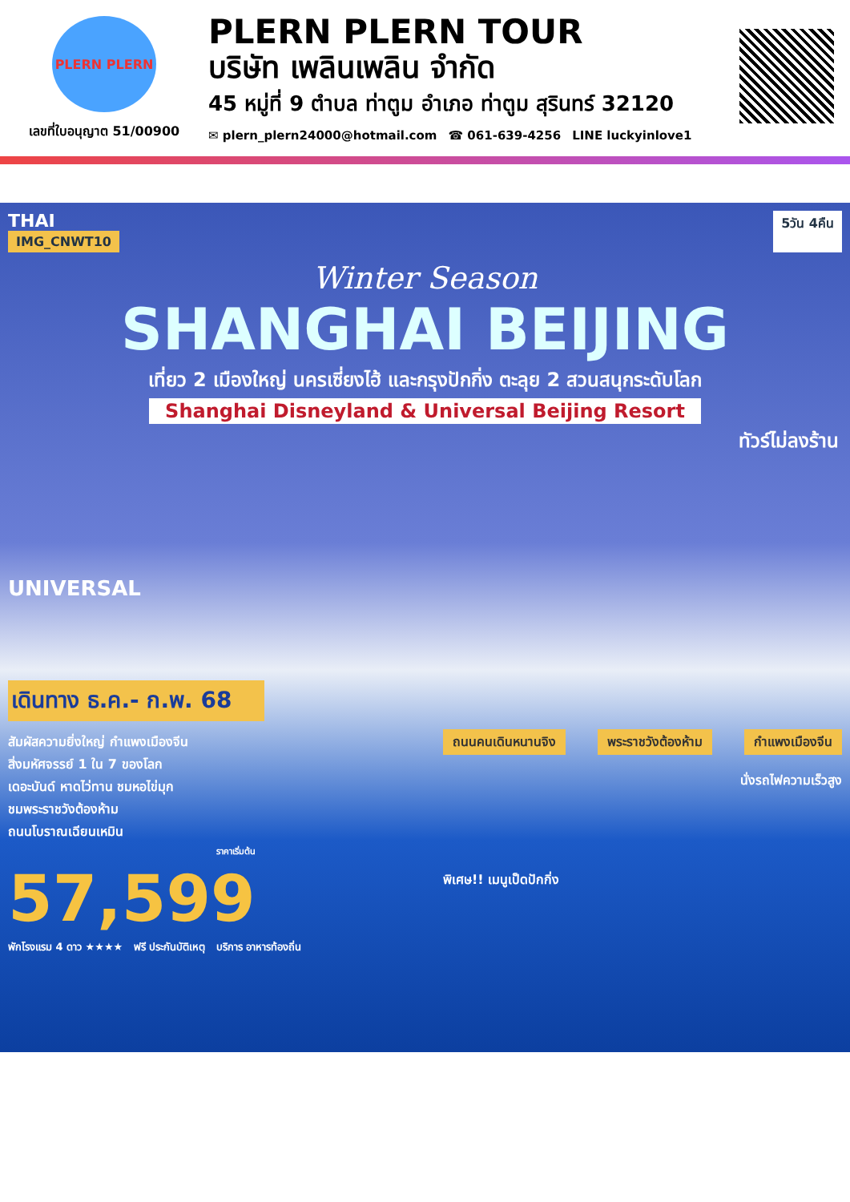PLERN PLERN
เลขที่ใบอนุญาต 51/00900
PLERN PLERN TOUR
บริษัท เพลินเพลิน จำกัด
45 หมู่ที่ 9 ตำบล ท่าตูม อำเภอ ท่าตูม สุรินทร์ 32120
✉ plern_plern24000@hotmail.com ☎ 061-639-4256 LINE luckyinlove1
THAI
IMG_CNWT10
5วัน 4คืน
Winter Season
SHANGHAI BEIJING
เที่ยว 2 เมืองใหญ่ นครเซี่ยงไฮ้ และกรุงปักกิ่ง ตะลุย 2 สวนสนุกระดับโลก
Shanghai Disneyland & Universal Beijing Resort
ทัวร์ไม่ลงร้าน
UNIVERSAL
เดินทาง ธ.ค.- ก.พ. 68
สัมผัสความยิ่งใหญ่ กำแพงเมืองจีน
สิ่งมหัศจรรย์ 1 ใน 7 ของโลก
เดอะบันด์ หาดไว่ทาน ชมหอไข่มุก
ชมพระราชวังต้องห้าม
ถนนโบราณเฉียนเหมิน
ราคาเริ่มต้น
57,599
ถนนคนเดินหนานจิง พระราชวังต้องห้าม กำแพงเมืองจีน
นั่งรถไฟความเร็วสูง
พิเศษ!! เมนูเป็ดปักกิ่ง
พักโรงแรม 4 ดาว ★★★★ ฟรี ประกันบัติเหตุ บริการ อาหารท้องถิ่น